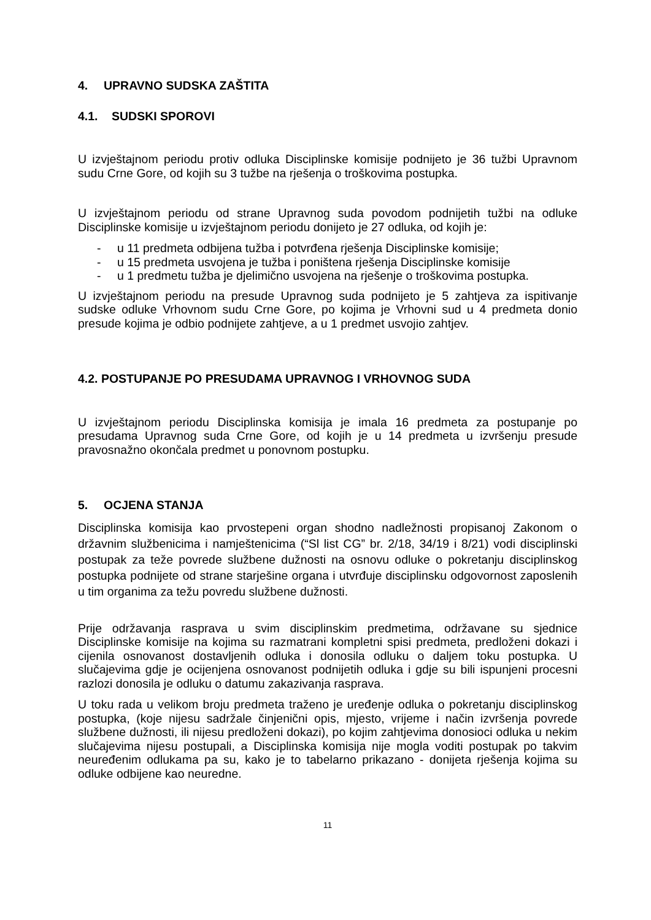4. UPRAVNO SUDSKA ZAŠTITA
4.1. SUDSKI SPOROVI
U izvještajnom periodu protiv odluka Disciplinske komisije podnijeto je 36 tužbi Upravnom sudu Crne Gore, od kojih su 3 tužbe na rješenja o troškovima postupka.
U izvještajnom periodu od strane Upravnog suda povodom podnijetih tužbi na odluke Disciplinske komisije u izvještajnom periodu donijeto je 27 odluka, od kojih je:
- u 11 predmeta odbijena tužba i potvrđena rješenja Disciplinske komisije;
- u 15 predmeta usvojena je tužba i poništena rješenja Disciplinske komisije
- u 1 predmetu tužba je djelimično usvojena na rješenje o troškovima postupka.
U izvještajnom periodu na presude Upravnog suda podnijeto je 5 zahtjeva za ispitivanje sudske odluke Vrhovnom sudu Crne Gore, po kojima je Vrhovni sud u 4 predmeta donio presude kojima je odbio podnijete zahtjeve, a u 1 predmet usvojio zahtjev.
4.2. POSTUPANJE PO PRESUDAMA UPRAVNOG I VRHOVNOG SUDA
U izvještajnom periodu Disciplinska komisija je imala 16 predmeta za postupanje po presudama Upravnog suda Crne Gore, od kojih je u 14 predmeta u izvršenju presude pravosnažno okončala predmet u ponovnom postupku.
5. OCJENA STANJA
Disciplinska komisija kao prvostepeni organ shodno nadležnosti propisanoj Zakonom o državnim službenicima i namještenicima (“Sl list CG” br. 2/18, 34/19 i 8/21) vodi disciplinski postupak za teže povrede službene dužnosti na osnovu odluke o pokretanju disciplinskog postupka podnijete od strane starješine organa i utvrđuje disciplinsku odgovornost zaposlenih u tim organima za težu povredu službene dužnosti.
Prije održavanja rasprava u svim disciplinskim predmetima, održavane su sjednice Disciplinske komisije na kojima su razmatrani kompletni spisi predmeta, predloženi dokazi i cijenila osnovanost dostavljenih odluka i donosila odluku o daljem toku postupka. U slučajevima gdje je ocijenjena osnovanost podnijetih odluka i gdje su bili ispunjeni procesni razlozi donosila je odluku o datumu zakazivanja rasprava.
U toku rada u velikom broju predmeta traženo je uređenje odluka o pokretanju disciplinskog postupka, (koje nijesu sadržale činjenični opis, mjesto, vrijeme i način izvršenja povrede službene dužnosti, ili nijesu predloženi dokazi), po kojim zahtjevima donosioci odluka u nekim slučajevima nijesu postupali, a Disciplinska komisija nije mogla voditi postupak po takvim neuređenim odlukama pa su, kako je to tabelarno prikazano - donijeta rješenja kojima su odluke odbijene kao neuredne.
11